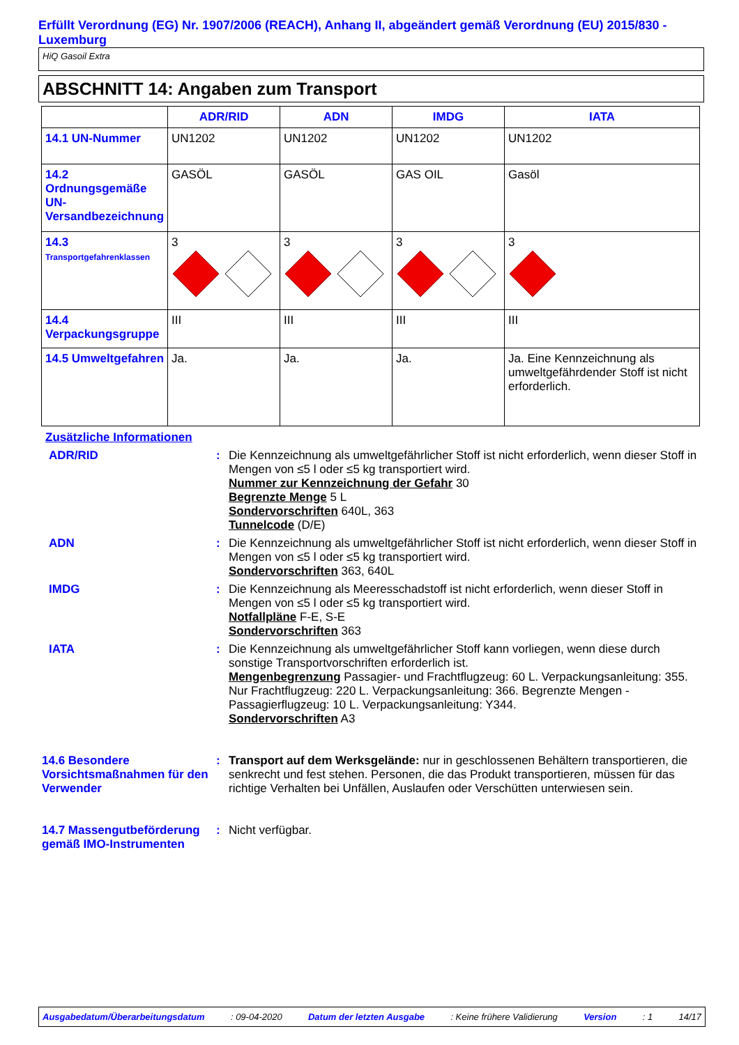Erfüllt Verordnung (EG) Nr. 1907/2006 (REACH), Anhang II, abgeändert gemäß Verordnung (EU) 2015/830 - Luxemburg
HiQ Gasoil Extra
ABSCHNITT 14: Angaben zum Transport
| | ADR/RID | ADN | IMDG | IATA |
| --- | --- | --- | --- | --- |
| 14.1 UN-Nummer | UN1202 | UN1202 | UN1202 | UN1202 |
| 14.2 Ordnungsgemäße UN-Versandbezeichnung | GASÖL | GASÖL | GAS OIL | Gasöl |
| 14.3 Transportgefahrenklassen | 3 | 3 | 3 | 3 |
| 14.4 Verpackungsgruppe | III | III | III | III |
| 14.5 Umweltgefahren | Ja. | Ja. | Ja. | Ja. Eine Kennzeichnung als umweltgefährdender Stoff ist nicht erforderlich. |
Zusätzliche Informationen
ADR/RID : Die Kennzeichnung als umweltgefährlicher Stoff ist nicht erforderlich, wenn dieser Stoff in Mengen von ≤5 l oder ≤5 kg transportiert wird.
Nummer zur Kennzeichnung der Gefahr 30
Begrenzte Menge 5 L
Sondervorschriften 640L, 363
Tunnelcode (D/E)
ADN : Die Kennzeichnung als umweltgefährlicher Stoff ist nicht erforderlich, wenn dieser Stoff in Mengen von ≤5 l oder ≤5 kg transportiert wird.
Sondervorschriften 363, 640L
IMDG : Die Kennzeichnung als Meeresschadstoff ist nicht erforderlich, wenn dieser Stoff in Mengen von ≤5 l oder ≤5 kg transportiert wird.
Notfallpläne F-E, S-E
Sondervorschriften 363
IATA : Die Kennzeichnung als umweltgefährlicher Stoff kann vorliegen, wenn diese durch sonstige Transportvorschriften erforderlich ist.
Mengenbegrenzung Passagier- und Frachtflugzeug: 60 L. Verpackungsanleitung: 355. Nur Frachtflugzeug: 220 L. Verpackungsanleitung: 366. Begrenzte Mengen - Passagierflugzeug: 10 L. Verpackungsanleitung: Y344.
Sondervorschriften A3
14.6 Besondere Vorsichtsmaßnahmen für den Verwender
: Transport auf dem Werksgelände: nur in geschlossenen Behältern transportieren, die senkrecht und fest stehen. Personen, die das Produkt transportieren, müssen für das richtige Verhalten bei Unfällen, Auslaufen oder Verschütten unterwiesen sein.
14.7 Massengutbeförderung gemäß IMO-Instrumenten
: Nicht verfügbar.
Ausgabedatum/Überarbeitungsdatum : 09-04-2020 Datum der letzten Ausgabe : Keine frühere Validierung Version : 1 14/17